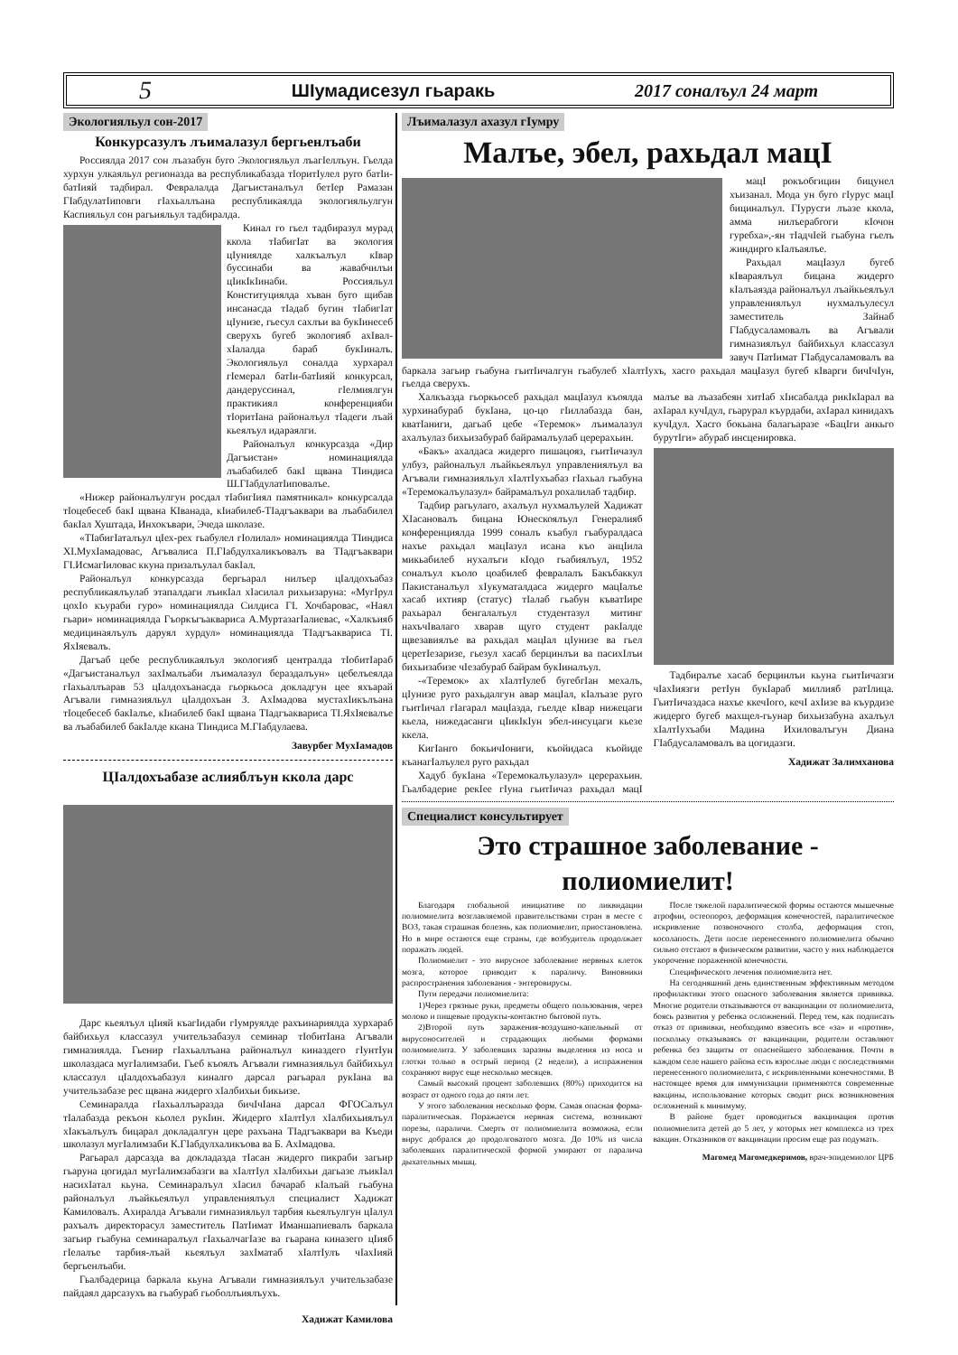5 ШIумадисезул гьаракь 2017 соналъул 24 март
Экологияльул сон-2017
Конкурсазулъ лъималазул бергьенлъаби
Россиялда 2017 сон лъазабун буго Экологияльул лъагIеллъун. Гьелда хурхун улкаяльул регионазда ва республикабазда тIоритIулел руго батIи-батIияй тадбирал. Февралалда Дагъистаналъул бетIер Рамазан ГIабдулатIиповги гIахьаллъана республикаялда экологияльулгун Каспияльул сон рагьияльул тадбиралда.
Кинал го гьел тадбиразул мурад ккола тIабигIат ва экология цIуниялде халкъалъул кIвар буссинаби ва жавабчилъи цIикIкIинаби. Россияльул Конституциялда хъван буго щибав инсанасда тIадаб бугин тIабигIат цIунизе, гьесул сахлъи ва букIинесеб сверухъ бугеб экологияб ахIвал-хIалалда бараб букIиналъ. Экологияльул соналда хурхарал гIемерал батIи-батIияй конкурсал, дандеруссинал, гIелмиялгун практикиял конференцияби тIоритIана районалъул тIадеги лъай кьеялъул идараялги.
Районалъул конкурсазда «Дир Дагъистан» номинациялда лъабабилеб бакI щвана ТIиндиса Ш.ГIабдулатIиповалъе.
«Нижер районалъулгун росдал тIабигIиял памятникал» конкурсалда тIоцебесеб бакI щвана КIванада, кIиабилеб-ТIадгъаквари ва лъабабилел бакIал Хуштада, Инхокъвари, Эчеда школазе.
«ТIабигIаталъул цIех-рех гьабулел гIолилал» номинациялда ТIиндиса ХI.МухIамадовас, Агъвалиса П.ГIабдулхаликъовалъ ва ТIадгъаквари ГI.ИсмагIиловас ккуна призалъулал бакIал.
Районалъул конкурсазда бергьарал нилъер цIалдохъабаз республикаялъулаб этапалдаги лъикIал хIасилал рихьизаруна: «МугIрул цохIо къураби гуро» номинациялда Силдиса ГI. Хочбаровас, «Наял гьари» номинациялда Гъоркъгъаквариса А.МуртазагIалиевас, «Халкъияб медицинаялъулъ даруял хурдул» номинациялда ТIадгъаквариса ТI. ЯхIяевалъ.
Дагъаб цебе республикаялъул экологияб централда тIобитIараб «Дагъистаналъул захIмалъаби лъималазул бераздалъун» цебелъеялда гIахьаллъарав 53 цIалдохъанасда гьоркьоса докладгун цее яхъарай Агъвали гимназияльул цIалдохъан З. АхIмадова мустахIикълъана тIоцебесеб бакIалъе, кIиабилеб бакI щвана ТIадгъаквариса ТI.ЯхIяевалъе ва лъабабилеб бакIалде ккана ТIиндиса М.ГIабдулаева.
Завурбег МухIамадов
ЦIалдохъабазе аслияблъун ккола дарс
Дарс кьеялъул цIияй къагIидаби гIумруялде рахъинариялда хурхараб байбихьул классазул учительзабазул семинар тIобитIана Агъвали гимназиялда. Гьенир гIахьаллъана районалъул киназдего гIунтIун школаздаса мугIалимзаби. Гьеб къоялъ Агъвали гимназияльул байбихьул классазул цIалдохъабазул киналго дарсал рагьарал рукIана ва учительзабазе рес щвана жидерго хIалбихьи бикьизе.
Семинаралда гIахьаллъаразда бичIчIана дарсал ФГОСалъул тIалабазда рекъон кьолел рукIин. Жидерго хIалтIул хIалбихьиялъул хIакъалъулъ бицарал докладалгун цере рахъана ТIадгъаквари ва Къеди школазул мугIалимзаби К.ГIабдулхаликъова ва Б. АхIмадова.
Рагьарал дарсазда ва докладазда тIасан жидерго пикраби загьир гьаруна цогидал мугIалимзабазги ва хIалтIул хIалбихьи дагьазе лъикIал насихIатал кьуна. Семинаралъул хIасил бачараб кIалъай гьабуна районалъул лъайкьеялъул управлениялъул специалист Хадижат Камиловалъ. Ахиралда Агъвали гимназияльул тарбия кьеялъулгун цIалул рахъалъ директорасул заместитель ПатIимат Иманшапиевалъ баркала загьир гьабуна семинаралъул гIахьалчагIазе ва гьарана киназего цIияб гIелалъе тарбия-лъай кьеялъул захIматаб хIалтIулъ чIахIияй бергьенлъаби.
Гьалбадерица баркала кьуна Агъвали гимназиялъул учительзабазе пайдаял дарсазухъ ва гьабураб гьоболлъиялъухъ.
Хадижат Камилова
Лъималазул ахазул гIумру
Малъе, эбел, рахьдал мацI
мацI рокъобгицин бицунел хъизанал. Мода ун буго гIурус мацI бициналъул. ГIурусги лъазе ккола, амма нилъерабгоги кIочон гуребха»,-ян тIадчIей гьабуна гьелъ жиндирго кIалъаялъе.
Рахьдал мацIазул бугеб кIвараялъул бицана жидерго кIалъаязда районалъул лъайкьеялъул управлениялъул нухмалъулесул заместитель Зайнаб ГIабдусаламовалъ ва Агъвали гимназиялъул байбихьул классазул завуч ПатIимат ГIабдусаламовалъ ва баркала загьир гьабуна гьитIичалгун гьабулеб хIалтIухъ, хасго рахьдал мацIазул бугеб кIварги бичIчIун, гьелда сверухъ.
Халкъазда гьоркьосеб рахьдал мацIазул къоялда хурхинабураб букIана, цо-цо гIиллабазда бан, кватIаниги, дагьаб цебе «Теремок» лъималазул ахалъулаз бихьизабураб байрамалъулаб церерахьин.
«Бакъ» ахалдаса жидерго пишацояз, гьитIичазул улбуз, районалъул лъайкьеялъул управлениялъул ва Агъвали гимназияльул хIалтIухъабаз гIахьал гьабуна «Теремокалъулазул» байрамалъул рохалилаб тадбир.
Тадбир рагьулаго, ахалъул нухмалъулей Хадижат ХIасановалъ бицана Юнескоялъул Генералияб конференциялда 1999 соналъ къабул гьабуралдаса нахъе рахьдал мацIазул исана къо анцIила микьабилеб нухалъги кIодо гьабиялъул, 1952 соналъул къоло цоабилеб февралалъ Бакъбаккул Пакистаналъул хIукуматалдаса жидерго мацIалъе хасаб ихтияр (статус) тIалаб гьабун къватIире рахьарал бенгалалъул студентазул митинг нахъчIвалаго хварав щуго студент ракIалде щвезавиялъе ва рахьдал мацIал цIунизе ва гьел церетIезаризе, гьезул хасаб берцинлъи ва пасихIлъи бихьизабизе чIезабураб байрам букIиналъул.
-«Теремок» ах хIалтIулеб бугебгIан мехалъ, цIунизе руго рахьдалгун авар мацIал, кIалъазе руго гьитIичал гIагарал мацIазда, гьелде кIвар нижецаги кьела, нижедасанги цIикIкIун эбел-инсуцаги кьезе ккела.
КигIанго бокьичIониги, къойидаса къойиде къанагIалъулел руго рахьдал
Хадуб букIана «Теремокалъулазул» церерахьин. Гьалбадерие рекIее гIуна гьитIичаз рахьдал мацI малъе ва лъазабеян хитIаб хIисабалда рикIкIарал ва ахIарал кучIдул, гьарурал къурдаби, ахIарал кинидахъ кучIдул. Хасго бокьана балагьаразе «БацIги анкьго бурутIги» абураб инсценировка.
Тадбиралъе хасаб берцинлъи кьуна гьитIичазги чIахIиязги ретIун букIараб миллияб ратIлица. ГьитIичаздаса нахъе ккечIого, кечI ахIизе ва къурдизе жидерго бугеб махщел-гьунар бихьизабуна ахалъул хIалтIухъаби Мадина Ихиловалъгун Диана ГIабдусаламовалъ ва цогидазги.
Хадижат Залимханова
Специалист консультирует
Это страшное заболевание - полиомиелит!
Благодаря глобальной инициативе по ликвидации полиомиелита возглавляемой правительствами стран в месте с ВОЗ, такая страшная болезнь, как полиомиелит, приостановлена. Но в мире остаются еще страны, где возбудитель продолжает поражать людей.
Полиомиелит - это вирусное заболевание нервных клеток мозга, которое приводит к параличу. Виновники распространения заболевания - энтеровирусы.
Пути передачи полиомиелита:
1)Через грязные руки, предметы общего пользования, через молоко и пищевые продукты-контактно бытовой путь.
2)Второй путь заражения-воздушно-капельный от вирусоносителей и страдающих любыми формами полиомиелита. У заболевших заразны выделения из носа и глотки только в острый период (2 недели), а испражнения сохраняют вирус еще несколько месяцев.
Самый высокий процент заболевших (80%) приходится на возраст от одного года до пяти лет.
У этого заболевания несколько форм. Самая опасная форма-паралитическая. Поражается нервная система, возникают порезы, параличи. Смерть от полиомиелита возможна, если вирус добрался до продолговатого мозга. До 10% из числа заболевших паралитической формой умирают от паралича дыхательных мышц.
После тяжелой паралитической формы остаются мышечные атрофии, остеопороз, деформация конечностей, паралитическое искривление позвоночного столба, деформация стоп, косолапость. Дети после перенесенного полиомиелита обычно сильно отстают в физическом развитии, часто у них наблюдается укорочение пораженной конечности.
Специфического лечения полиомиелита нет.
На сегодняшний день единственным эффективным методом профилактики этого опасного заболевания является прививка. Многие родители отказываются от вакцинации от полиомиелита, боясь развития у ребенка осложнений. Перед тем, как подписать отказ от прививки, необходимо взвесить все «за» и «против», поскольку отказываясь от вакцинации, родители оставляют ребенка без защиты от опаснейшего заболевания. Почти в каждом селе нашего района есть взрослые люди с последствиями перенесенного полиомиелита, с искривленными конечностями. В настоящее время для иммунизации применяются современные вакцины, использование которых сводит риск возникновения осложнений к минимуму.
В районе будет проводиться вакцинация против полиомиелита детей до 5 лет, у которых нет комплекса из трех вакцин. Отказников от вакцинации просим еще раз подумать.
Магомед Магомедкеримов, врач-эпидемиолог ЦРБ